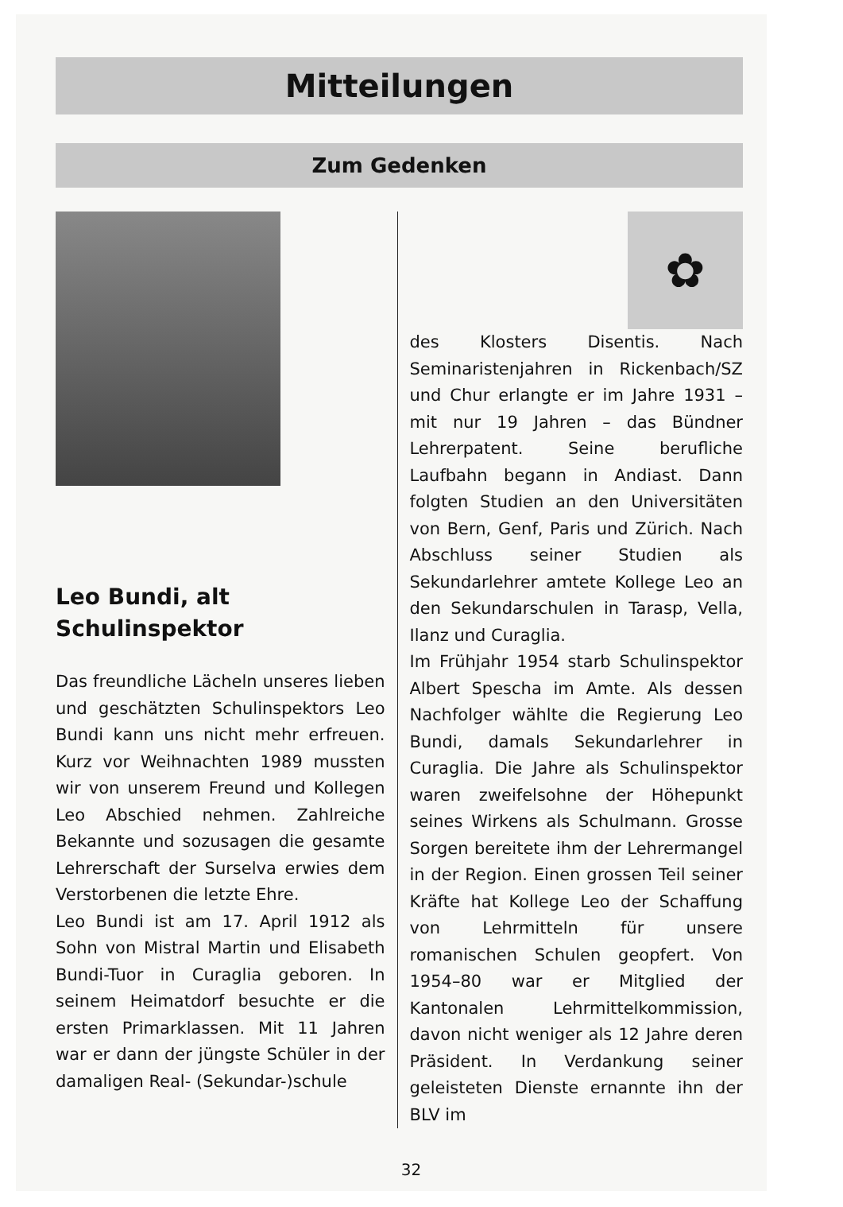Mitteilungen
Zum Gedenken
Leo Bundi, alt
Schulinspektor
Das freundliche Lächeln unseres lieben und geschätzten Schulinspektors Leo Bundi kann uns nicht mehr erfreuen. Kurz vor Weihnachten 1989 mussten wir von unserem Freund und Kollegen Leo Abschied nehmen. Zahlreiche Bekannte und sozusagen die gesamte Lehrerschaft der Surselva erwies dem Verstorbenen die letzte Ehre.
Leo Bundi ist am 17. April 1912 als Sohn von Mistral Martin und Elisabeth Bundi-Tuor in Curaglia geboren. In seinem Heimatdorf besuchte er die ersten Primarklassen. Mit 11 Jahren war er dann der jüngste Schüler in der damaligen Real- (Sekundar-)schule
✿
des Klosters Disentis. Nach Seminaristenjahren in Rickenbach/SZ und Chur erlangte er im Jahre 1931 – mit nur 19 Jahren – das Bündner Lehrerpatent. Seine berufliche Laufbahn begann in Andiast. Dann folgten Studien an den Universitäten von Bern, Genf, Paris und Zürich. Nach Abschluss seiner Studien als Sekundarlehrer amtete Kollege Leo an den Sekundarschulen in Tarasp, Vella, Ilanz und Curaglia.
Im Frühjahr 1954 starb Schulinspektor Albert Spescha im Amte. Als dessen Nachfolger wählte die Regierung Leo Bundi, damals Sekundarlehrer in Curaglia. Die Jahre als Schulinspektor waren zweifelsohne der Höhepunkt seines Wirkens als Schulmann. Grosse Sorgen bereitete ihm der Lehrermangel in der Region. Einen grossen Teil seiner Kräfte hat Kollege Leo der Schaffung von Lehrmitteln für unsere romanischen Schulen geopfert. Von 1954–80 war er Mitglied der Kantonalen Lehrmittelkommission, davon nicht weniger als 12 Jahre deren Präsident. In Verdankung seiner geleisteten Dienste ernannte ihn der BLV im
32